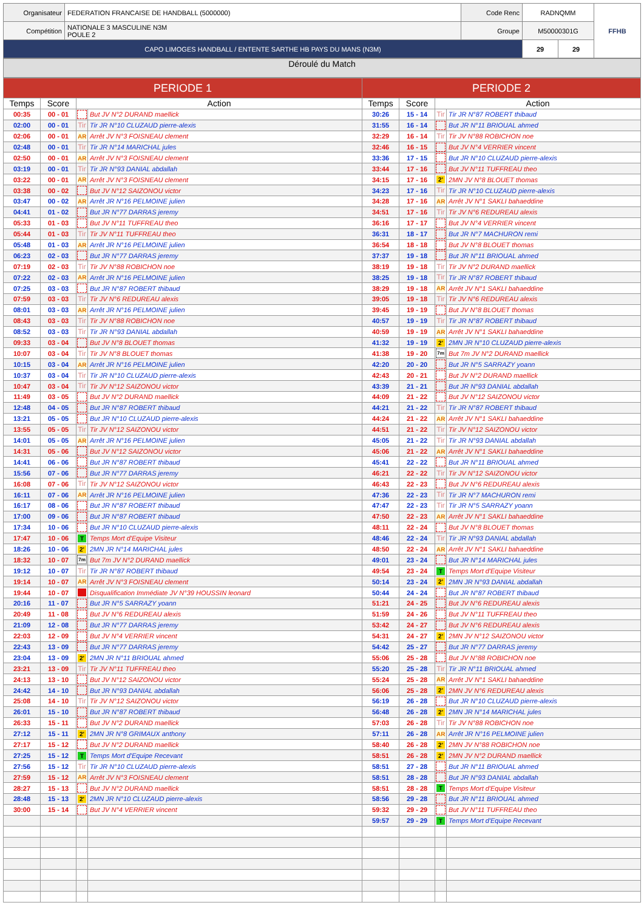| Organisateur | FEDERATION FRANCAISE DE HANDBALL (5000000) | Code Renc | RADNQMM | | FFHB |
| Compétition | NATIONALE 3 MASCULINE N3M POULE 2 | Groupe | M50000301G | | |
| CAPO LIMOGES HANDBALL / ENTENTE SARTHE HB PAYS DU MANS (N3M) | | | 29 | 29 | |
Déroulé du Match
| PERIODE 1 | | | | PERIODE 2 | | | |
| --- | --- | --- | --- | --- | --- | --- | --- |
| Temps | Score | Action | | Temps | Score | Action | |
| 00:35 | 00 - 01 | | But JV N°2 DURAND maellick | 30:26 | 15 - 14 | Tir | Tir JR N°87 ROBERT thibaud |
| 02:00 | 00 - 01 | Tir | Tir JR N°10 CLUZAUD pierre-alexis | 31:55 | 16 - 14 | | But JR N°11 BRIOUAL ahmed |
| 02:06 | 00 - 01 | AR | Arrêt JV N°3 FOISNEAU clement | 32:29 | 16 - 14 | Tir | Tir JV N°88 ROBICHON noe |
| 02:48 | 00 - 01 | Tir | Tir JR N°14 MARICHAL jules | 32:46 | 16 - 15 | | But JV N°4 VERRIER vincent |
| 02:50 | 00 - 01 | AR | Arrêt JV N°3 FOISNEAU clement | 33:36 | 17 - 15 | | But JR N°10 CLUZAUD pierre-alexis |
| 03:19 | 00 - 01 | Tir | Tir JR N°93 DANIAL abdallah | 33:44 | 17 - 16 | | But JV N°11 TUFFREAU theo |
| 03:22 | 00 - 01 | AR | Arrêt JV N°3 FOISNEAU clement | 34:15 | 17 - 16 | 2' | 2MN JV N°8 BLOUET thomas |
| 03:38 | 00 - 02 | | But JV N°12 SAIZONOU victor | 34:23 | 17 - 16 | Tir | Tir JR N°10 CLUZAUD pierre-alexis |
| 03:47 | 00 - 02 | AR | Arrêt JR N°16 PELMOINE julien | 34:28 | 17 - 16 | AR | Arrêt JV N°1 SAKLI bahaeddine |
| 04:41 | 01 - 02 | | But JR N°77 DARRAS jeremy | 34:51 | 17 - 16 | Tir | Tir JV N°6 REDUREAU alexis |
| 05:33 | 01 - 03 | | But JV N°11 TUFFREAU theo | 36:16 | 17 - 17 | | But JV N°4 VERRIER vincent |
| 05:44 | 01 - 03 | Tir | Tir JV N°11 TUFFREAU theo | 36:31 | 18 - 17 | | But JR N°7 MACHURON remi |
| 05:48 | 01 - 03 | AR | Arrêt JR N°16 PELMOINE julien | 36:54 | 18 - 18 | | But JV N°8 BLOUET thomas |
| 06:23 | 02 - 03 | | But JR N°77 DARRAS jeremy | 37:37 | 19 - 18 | | But JR N°11 BRIOUAL ahmed |
| 07:19 | 02 - 03 | Tir | Tir JV N°88 ROBICHON noe | 38:19 | 19 - 18 | Tir | Tir JV N°2 DURAND maellick |
| 07:22 | 02 - 03 | AR | Arrêt JR N°16 PELMOINE julien | 38:25 | 19 - 18 | Tir | Tir JR N°87 ROBERT thibaud |
| 07:25 | 03 - 03 | | But JR N°87 ROBERT thibaud | 38:29 | 19 - 18 | AR | Arrêt JV N°1 SAKLI bahaeddine |
| 07:59 | 03 - 03 | Tir | Tir JV N°6 REDUREAU alexis | 39:05 | 19 - 18 | Tir | Tir JV N°6 REDUREAU alexis |
| 08:01 | 03 - 03 | AR | Arrêt JR N°16 PELMOINE julien | 39:45 | 19 - 19 | | But JV N°8 BLOUET thomas |
| 08:43 | 03 - 03 | Tir | Tir JV N°88 ROBICHON noe | 40:57 | 19 - 19 | Tir | Tir JR N°87 ROBERT thibaud |
| 08:52 | 03 - 03 | Tir | Tir JR N°93 DANIAL abdallah | 40:59 | 19 - 19 | AR | Arrêt JV N°1 SAKLI bahaeddine |
| 09:33 | 03 - 04 | | But JV N°8 BLOUET thomas | 41:32 | 19 - 19 | 2' | 2MN JR N°10 CLUZAUD pierre-alexis |
| 10:07 | 03 - 04 | Tir | Tir JV N°8 BLOUET thomas | 41:38 | 19 - 20 | 7m | But 7m JV N°2 DURAND maellick |
| 10:15 | 03 - 04 | AR | Arrêt JR N°16 PELMOINE julien | 42:20 | 20 - 20 | | But JR N°5 SARRAZY yoann |
| 10:37 | 03 - 04 | Tir | Tir JR N°10 CLUZAUD pierre-alexis | 42:43 | 20 - 21 | | But JV N°2 DURAND maellick |
| 10:47 | 03 - 04 | Tir | Tir JV N°12 SAIZONOU victor | 43:39 | 21 - 21 | | But JR N°93 DANIAL abdallah |
| 11:49 | 03 - 05 | | But JV N°2 DURAND maellick | 44:09 | 21 - 22 | | But JV N°12 SAIZONOU victor |
| 12:48 | 04 - 05 | | But JR N°87 ROBERT thibaud | 44:21 | 21 - 22 | Tir | Tir JR N°87 ROBERT thibaud |
| 13:21 | 05 - 05 | | But JR N°10 CLUZAUD pierre-alexis | 44:24 | 21 - 22 | AR | Arrêt JV N°1 SAKLI bahaeddine |
| 13:55 | 05 - 05 | Tir | Tir JV N°12 SAIZONOU victor | 44:51 | 21 - 22 | Tir | Tir JV N°12 SAIZONOU victor |
| 14:01 | 05 - 05 | AR | Arrêt JR N°16 PELMOINE julien | 45:05 | 21 - 22 | Tir | Tir JR N°93 DANIAL abdallah |
| 14:31 | 05 - 06 | | But JV N°12 SAIZONOU victor | 45:06 | 21 - 22 | AR | Arrêt JV N°1 SAKLI bahaeddine |
| 14:41 | 06 - 06 | | But JR N°87 ROBERT thibaud | 45:41 | 22 - 22 | | But JR N°11 BRIOUAL ahmed |
| 15:56 | 07 - 06 | | But JR N°77 DARRAS jeremy | 46:21 | 22 - 22 | Tir | Tir JV N°12 SAIZONOU victor |
| 16:08 | 07 - 06 | Tir | Tir JV N°12 SAIZONOU victor | 46:43 | 22 - 23 | | But JV N°6 REDUREAU alexis |
| 16:11 | 07 - 06 | AR | Arrêt JR N°16 PELMOINE julien | 47:36 | 22 - 23 | Tir | Tir JR N°7 MACHURON remi |
| 16:17 | 08 - 06 | | But JR N°87 ROBERT thibaud | 47:47 | 22 - 23 | Tir | Tir JR N°5 SARRAZY yoann |
| 17:00 | 09 - 06 | | But JR N°87 ROBERT thibaud | 47:50 | 22 - 23 | AR | Arrêt JV N°1 SAKLI bahaeddine |
| 17:34 | 10 - 06 | | But JR N°10 CLUZAUD pierre-alexis | 48:11 | 22 - 24 | | But JV N°8 BLOUET thomas |
| 17:47 | 10 - 06 | T | Temps Mort d'Equipe Visiteur | 48:46 | 22 - 24 | Tir | Tir JR N°93 DANIAL abdallah |
| 18:26 | 10 - 06 | 2' | 2MN JR N°14 MARICHAL jules | 48:50 | 22 - 24 | AR | Arrêt JV N°1 SAKLI bahaeddine |
| 18:32 | 10 - 07 | 7m | But 7m JV N°2 DURAND maellick | 49:01 | 23 - 24 | | But JR N°14 MARICHAL jules |
| 19:12 | 10 - 07 | Tir | Tir JR N°87 ROBERT thibaud | 49:54 | 23 - 24 | T | Temps Mort d'Equipe Visiteur |
| 19:14 | 10 - 07 | AR | Arrêt JV N°3 FOISNEAU clement | 50:14 | 23 - 24 | 2' | 2MN JR N°93 DANIAL abdallah |
| 19:44 | 10 - 07 | | Disqualification Immédiate JV N°39 HOUSSIN leonard | 50:44 | 24 - 24 | | But JR N°87 ROBERT thibaud |
| 20:16 | 11 - 07 | | But JR N°5 SARRAZY yoann | 51:21 | 24 - 25 | | But JV N°6 REDUREAU alexis |
| 20:49 | 11 - 08 | | But JV N°6 REDUREAU alexis | 51:59 | 24 - 26 | | But JV N°11 TUFFREAU theo |
| 21:09 | 12 - 08 | | But JR N°77 DARRAS jeremy | 53:42 | 24 - 27 | | But JV N°6 REDUREAU alexis |
| 22:03 | 12 - 09 | | But JV N°4 VERRIER vincent | 54:31 | 24 - 27 | 2' | 2MN JV N°12 SAIZONOU victor |
| 22:43 | 13 - 09 | | But JR N°77 DARRAS jeremy | 54:42 | 25 - 27 | | But JR N°77 DARRAS jeremy |
| 23:04 | 13 - 09 | 2' | 2MN JR N°11 BRIOUAL ahmed | 55:06 | 25 - 28 | | But JV N°88 ROBICHON noe |
| 23:21 | 13 - 09 | Tir | Tir JV N°11 TUFFREAU theo | 55:20 | 25 - 28 | Tir | Tir JR N°11 BRIOUAL ahmed |
| 24:13 | 13 - 10 | | But JV N°12 SAIZONOU victor | 55:24 | 25 - 28 | AR | Arrêt JV N°1 SAKLI bahaeddine |
| 24:42 | 14 - 10 | | But JR N°93 DANIAL abdallah | 56:06 | 25 - 28 | 2' | 2MN JV N°6 REDUREAU alexis |
| 25:08 | 14 - 10 | Tir | Tir JV N°12 SAIZONOU victor | 56:19 | 26 - 28 | | But JR N°10 CLUZAUD pierre-alexis |
| 26:01 | 15 - 10 | | But JR N°87 ROBERT thibaud | 56:48 | 26 - 28 | 2' | 2MN JR N°14 MARICHAL jules |
| 26:33 | 15 - 11 | | But JV N°2 DURAND maellick | 57:03 | 26 - 28 | Tir | Tir JV N°88 ROBICHON noe |
| 27:12 | 15 - 11 | 2' | 2MN JR N°8 GRIMAUX anthony | 57:11 | 26 - 28 | AR | Arrêt JR N°16 PELMOINE julien |
| 27:17 | 15 - 12 | | But JV N°2 DURAND maellick | 58:40 | 26 - 28 | 2' | 2MN JV N°88 ROBICHON noe |
| 27:25 | 15 - 12 | T | Temps Mort d'Equipe Recevant | 58:51 | 26 - 28 | 2' | 2MN JV N°2 DURAND maellick |
| 27:56 | 15 - 12 | Tir | Tir JR N°10 CLUZAUD pierre-alexis | 58:51 | 27 - 28 | | But JR N°11 BRIOUAL ahmed |
| 27:59 | 15 - 12 | AR | Arrêt JV N°3 FOISNEAU clement | 58:51 | 28 - 28 | | But JR N°93 DANIAL abdallah |
| 28:27 | 15 - 13 | | But JV N°2 DURAND maellick | 58:51 | 28 - 28 | T | Temps Mort d'Equipe Visiteur |
| 28:48 | 15 - 13 | 2' | 2MN JR N°10 CLUZAUD pierre-alexis | 58:56 | 29 - 28 | | But JR N°11 BRIOUAL ahmed |
| 30:00 | 15 - 14 | | But JV N°4 VERRIER vincent | 59:32 | 29 - 29 | | But JV N°11 TUFFREAU theo |
| | | | | 59:57 | 29 - 29 | T | Temps Mort d'Equipe Recevant |